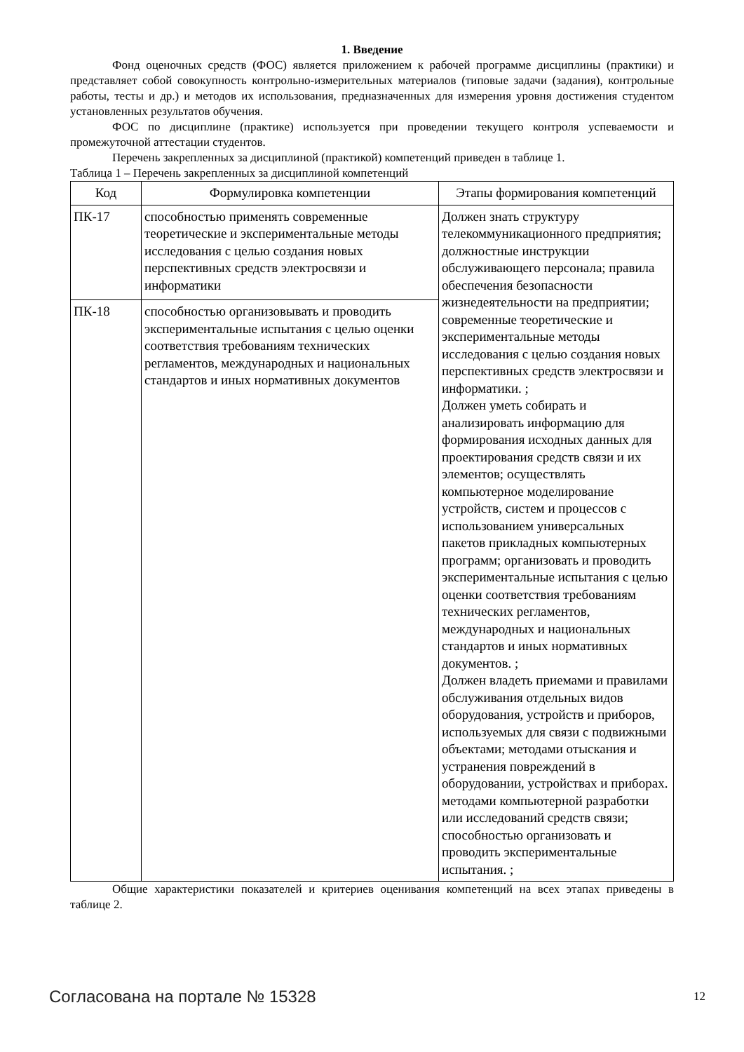1. Введение
Фонд оценочных средств (ФОС) является приложением к рабочей программе дисциплины (практики) и представляет собой совокупность контрольно-измерительных материалов (типовые задачи (задания), контрольные работы, тесты и др.) и методов их использования, предназначенных для измерения уровня достижения студентом установленных результатов обучения.
ФОС по дисциплине (практике) используется при проведении текущего контроля успеваемости и промежуточной аттестации студентов.
Перечень закрепленных за дисциплиной (практикой) компетенций приведен в таблице 1.
Таблица 1 – Перечень закрепленных за дисциплиной компетенций
| Код | Формулировка компетенции | Этапы формирования компетенций |
| --- | --- | --- |
| ПК-17 | способностью применять современные теоретические и экспериментальные методы исследования с целью создания новых перспективных средств электросвязи и информатики | Должен знать структуру телекоммуникационного предприятия; должностные инструкции обслуживающего персонала; правила обеспечения безопасности жизнедеятельности на предприятии; современные теоретические и экспериментальные методы исследования с целью создания новых перспективных средств электросвязи и информатики. ; Должен уметь собирать и анализировать информацию для формирования исходных данных для проектирования средств связи и их элементов; осуществлять компьютерное моделирование устройств, систем и процессов с использованием универсальных пакетов прикладных компьютерных программ; организовать и проводить экспериментальные испытания с целью оценки соответствия требованиям технических регламентов, международных и национальных стандартов и иных нормативных документов. ; Должен владеть приемами и правилами обслуживания отдельных видов оборудования, устройств и приборов, используемых для связи с подвижными объектами; методами отыскания и устранения повреждений в оборудовании, устройствах и приборах. методами компьютерной разработки или исследований средств связи; способностью организовать и проводить экспериментальные испытания. ; |
| ПК-18 | способностью организовывать и проводить экспериментальные испытания с целью оценки соответствия требованиям технических регламентов, международных и национальных стандартов и иных нормативных документов | |
Общие характеристики показателей и критериев оценивания компетенций на всех этапах приведены в таблице 2.
Согласована на портале № 15328 12